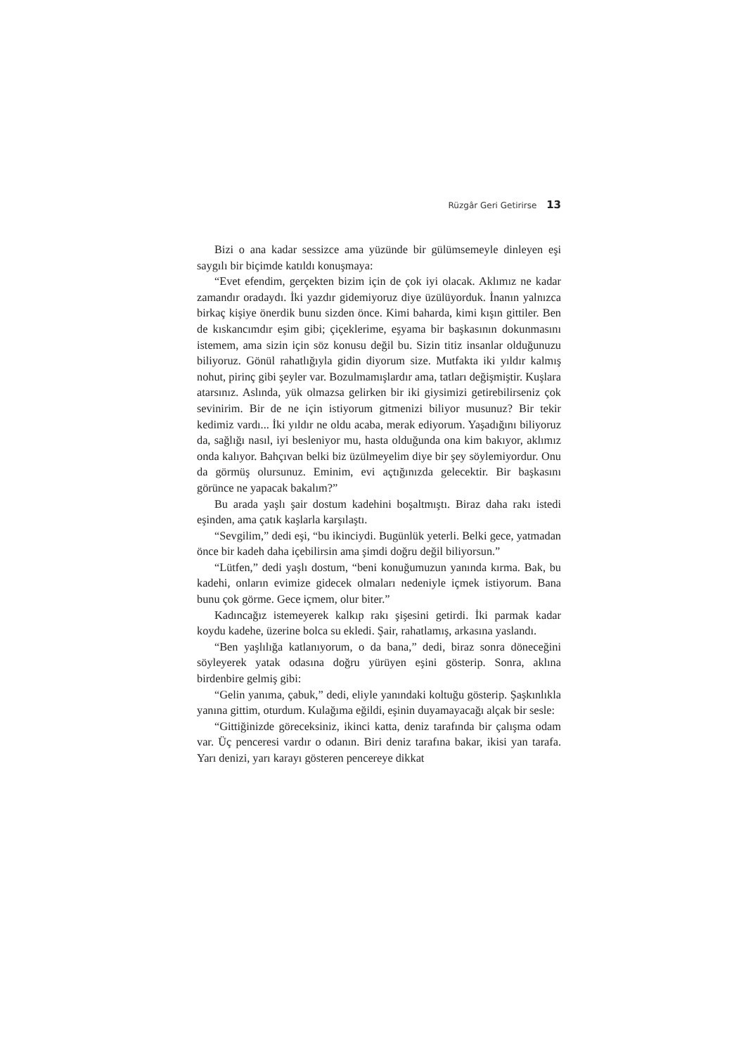Rüzgâr Geri Getirirse 13
Bizi o ana kadar sessizce ama yüzünde bir gülümsemeyle dinleyen eşi saygılı bir biçimde katıldı konuşmaya:
“Evet efendim, gerçekten bizim için de çok iyi olacak. Aklımız ne kadar zamandır oradaydı. İki yazdır gidemiyoruz diye üzülüyorduk. İnanın yalnızca birkaç kişiye önerdik bunu sizden önce. Kimi baharda, kimi kışın gittiler. Ben de kıskancımdır eşim gibi; çiçeklerime, eşyama bir başkasının dokunmasını istemem, ama sizin için söz konusu değil bu. Sizin titiz insanlar olduğunuzu biliyoruz. Gönül rahatlığıyla gidin diyorum size. Mutfakta iki yıldır kalmış nohut, pirinç gibi şeyler var. Bozulmamışlardır ama, tatları değişmiştir. Kuşlara atarsınız. Aslında, yük olmazsa gelirken bir iki giysimizi getirebilirseniz çok sevinirim. Bir de ne için istiyorum gitmenizi biliyor musunuz? Bir tekir kedimiz vardı... İki yıldır ne oldu acaba, merak ediyorum. Yaşadığını biliyoruz da, sağlığı nasıl, iyi besleniyor mu, hasta olduğunda ona kim bakıyor, aklımız onda kalıyor. Bahçıvan belki biz üzülmeyelim diye bir şey söylemiyordur. Onu da görmüş olursunuz. Eminim, evi açtığınızda gelecektir. Bir başkasını görünce ne yapacak bakalım?”
Bu arada yaşlı şair dostum kadehini boşaltmıştı. Biraz daha rakı istedi eşinden, ama çatık kaşlarla karşılaştı.
“Sevgilim,” dedi eşi, “bu ikinciydi. Bugünlük yeterli. Belki gece, yatmadan önce bir kadeh daha içebilirsin ama şimdi doğru değil biliyorsun.”
“Lütfen,” dedi yaşlı dostum, “beni konuğumuzun yanında kırma. Bak, bu kadehi, onların evimize gidecek olmaları nedeniyle içmek istiyorum. Bana bunu çok görme. Gece içmem, olur biter.”
Kadıncağız istemeyerek kalkıp rakı şişesini getirdi. İki parmak kadar koydu kadehe, üzerine bolca su ekledi. Şair, rahatlamış, arkasına yaslandı.
“Ben yaşlılığa katlanıyorum, o da bana,” dedi, biraz sonra döneceğini söyleyerek yatak odasına doğru yürüyen eşini gösterip. Sonra, aklına birdenbire gelmiş gibi:
“Gelin yanıma, çabuk,” dedi, eliyle yanındaki koltuğu gösterip. Şaşkınlıkla yanına gittim, oturdum. Kulağıma eğildi, eşinin duyamayacağı alçak bir sesle:
“Gittiğinizde göreceksiniz, ikinci katta, deniz tarafında bir çalışma odam var. Üç penceresi vardır o odanın. Biri deniz tarafına bakar, ikisi yan tarafa. Yarı denizi, yarı karayı gösteren pencereye dikkat